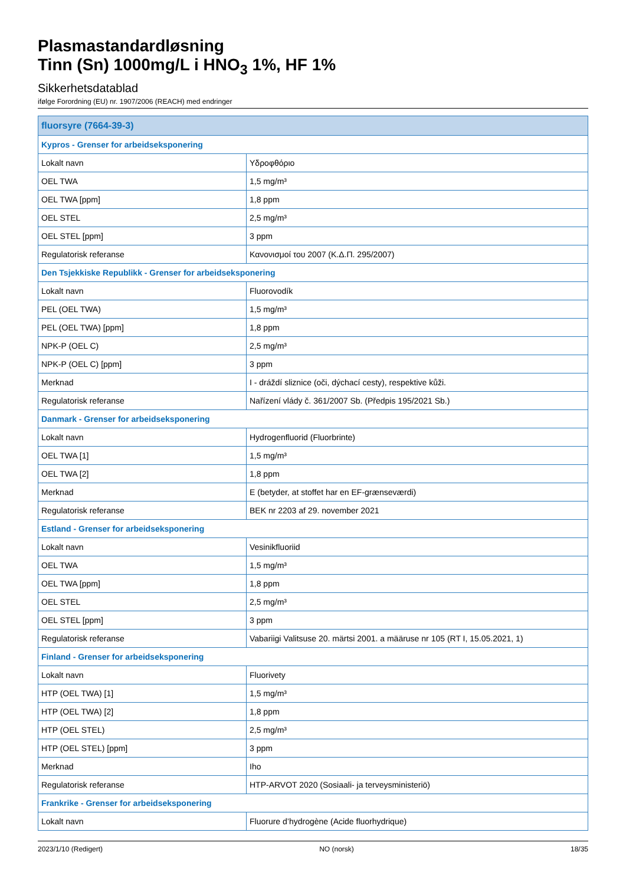Plasmastandardløsning
Tinn (Sn) 1000mg/L i HNO<sub>3</sub> 1%, HF 1%
Sikkerhetsdatablad
ifølge Forordning (EU) nr. 1907/2006 (REACH) med endringer
| fluorsyre (7664-39-3) | |
| --- | --- |
| Kypros - Grenser for arbeidseksponering | |
| Lokalt navn | Υδροφθόριο |
| OEL TWA | 1,5 mg/m³ |
| OEL TWA [ppm] | 1,8 ppm |
| OEL STEL | 2,5 mg/m³ |
| OEL STEL [ppm] | 3 ppm |
| Regulatorisk referanse | Κανονισμοί του 2007 (Κ.Δ.Π. 295/2007) |
| Den Tsjekkiske Republikk - Grenser for arbeidseksponering | |
| Lokalt navn | Fluorovodík |
| PEL (OEL TWA) | 1,5 mg/m³ |
| PEL (OEL TWA) [ppm] | 1,8 ppm |
| NPK-P (OEL C) | 2,5 mg/m³ |
| NPK-P (OEL C) [ppm] | 3 ppm |
| Merknad | I - dráždí sliznice (oči, dýchací cesty), respektive kůži. |
| Regulatorisk referanse | Nařízení vlády č. 361/2007 Sb. (Předpis 195/2021 Sb.) |
| Danmark - Grenser for arbeidseksponering | |
| Lokalt navn | Hydrogenfluorid (Fluorbrinte) |
| OEL TWA [1] | 1,5 mg/m³ |
| OEL TWA [2] | 1,8 ppm |
| Merknad | E (betyder, at stoffet har en EF-grænseværdi) |
| Regulatorisk referanse | BEK nr 2203 af 29. november 2021 |
| Estland - Grenser for arbeidseksponering | |
| Lokalt navn | Vesinikfluoriid |
| OEL TWA | 1,5 mg/m³ |
| OEL TWA [ppm] | 1,8 ppm |
| OEL STEL | 2,5 mg/m³ |
| OEL STEL [ppm] | 3 ppm |
| Regulatorisk referanse | Vabariigi Valitsuse 20. märtsi 2001. a määruse nr 105 (RT I, 15.05.2021, 1) |
| Finland - Grenser for arbeidseksponering | |
| Lokalt navn | Fluorivety |
| HTP (OEL TWA) [1] | 1,5 mg/m³ |
| HTP (OEL TWA) [2] | 1,8 ppm |
| HTP (OEL STEL) | 2,5 mg/m³ |
| HTP (OEL STEL) [ppm] | 3 ppm |
| Merknad | Iho |
| Regulatorisk referanse | HTP-ARVOT 2020 (Sosiaali- ja terveysministeriö) |
| Frankrike - Grenser for arbeidseksponering | |
| Lokalt navn | Fluorure d’hydrogène (Acide fluorhydrique) |
2023/1/10 (Redigert) NO (norsk) 18/35